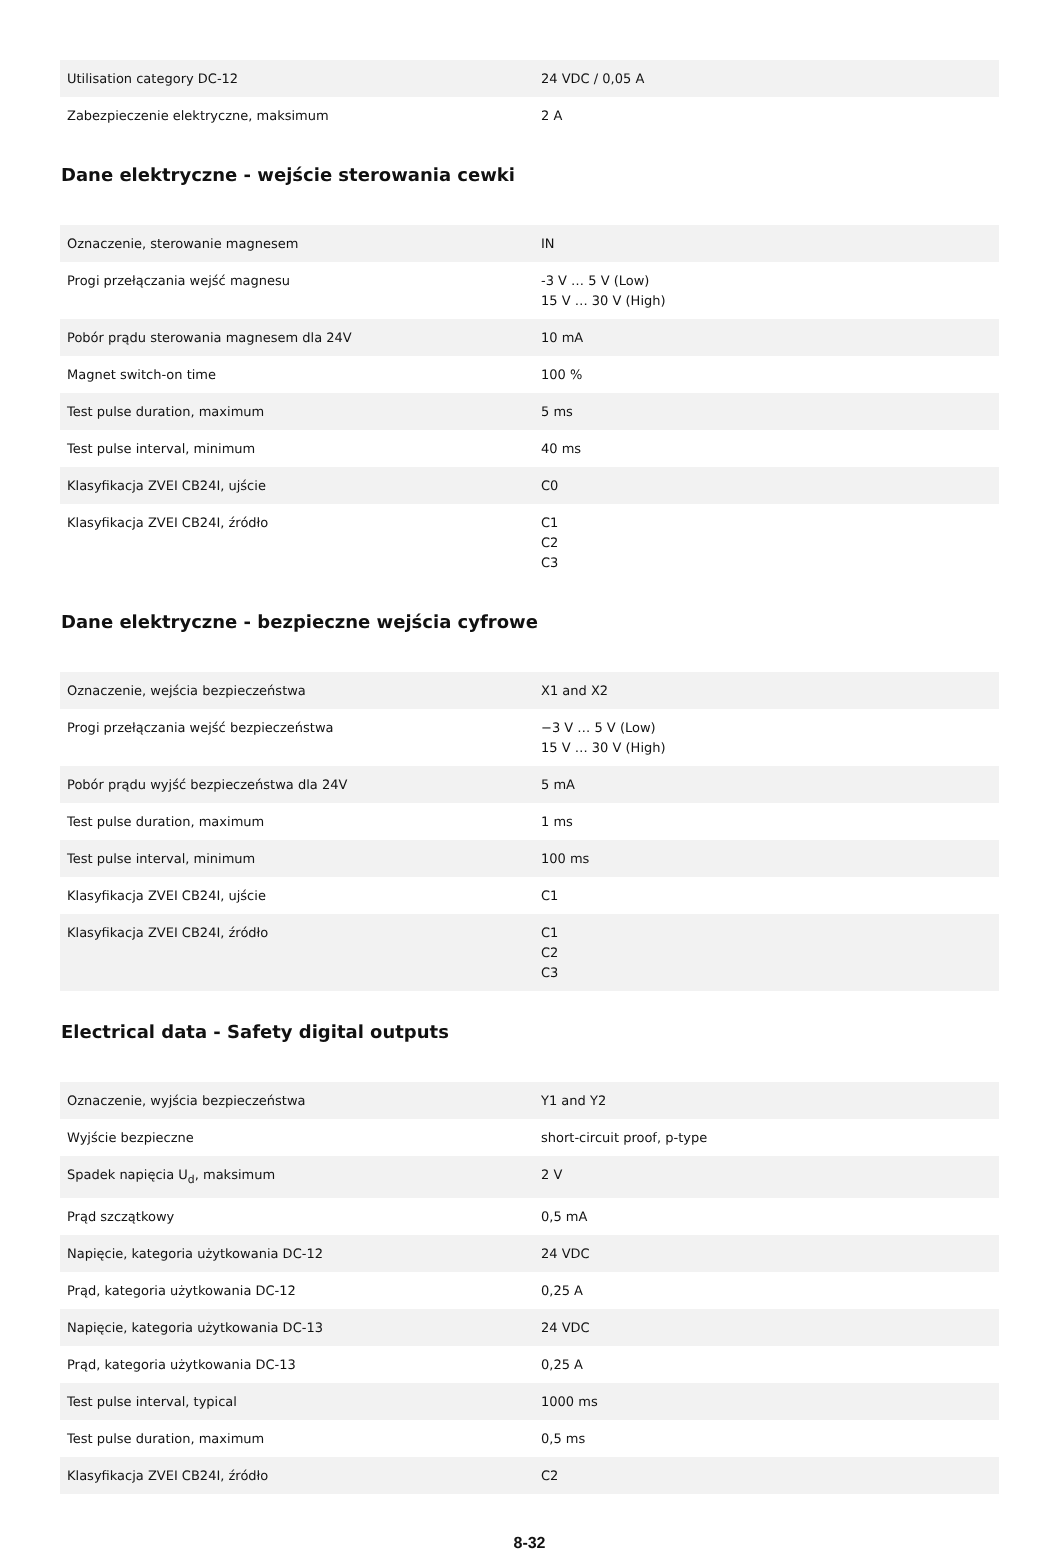| Utilisation category DC-12 | 24 VDC / 0,05 A |
| Zabezpieczenie elektryczne, maksimum | 2 A |
Dane elektryczne - wejście sterowania cewki
| Oznaczenie, sterowanie magnesem | IN |
| Progi przełączania wejść magnesu | -3 V … 5 V (Low) 15 V … 30 V (High) |
| Pobór prądu sterowania magnesem dla 24V | 10 mA |
| Magnet switch-on time | 100 % |
| Test pulse duration, maximum | 5 ms |
| Test pulse interval, minimum | 40 ms |
| Klasyfikacja ZVEI CB24I, ujście | C0 |
| Klasyfikacja ZVEI CB24I, źródło | C1 C2 C3 |
Dane elektryczne - bezpieczne wejścia cyfrowe
| Oznaczenie, wejścia bezpieczeństwa | X1 and X2 |
| Progi przełączania wejść bezpieczeństwa | −3 V … 5 V (Low) 15 V … 30 V (High) |
| Pobór prądu wyjść bezpieczeństwa dla 24V | 5 mA |
| Test pulse duration, maximum | 1 ms |
| Test pulse interval, minimum | 100 ms |
| Klasyfikacja ZVEI CB24I, ujście | C1 |
| Klasyfikacja ZVEI CB24I, źródło | C1 C2 C3 |
Electrical data - Safety digital outputs
| Oznaczenie, wyjścia bezpieczeństwa | Y1 and Y2 |
| Wyjście bezpieczne | short-circuit proof, p-type |
| Spadek napięcia U<sub>d</sub>, maksimum | 2 V |
| Prąd szczątkowy | 0,5 mA |
| Napięcie, kategoria użytkowania DC-12 | 24 VDC |
| Prąd, kategoria użytkowania DC-12 | 0,25 A |
| Napięcie, kategoria użytkowania DC-13 | 24 VDC |
| Prąd, kategoria użytkowania DC-13 | 0,25 A |
| Test pulse interval, typical | 1000 ms |
| Test pulse duration, maximum | 0,5 ms |
| Klasyfikacja ZVEI CB24I, źródło | C2 |
8-32